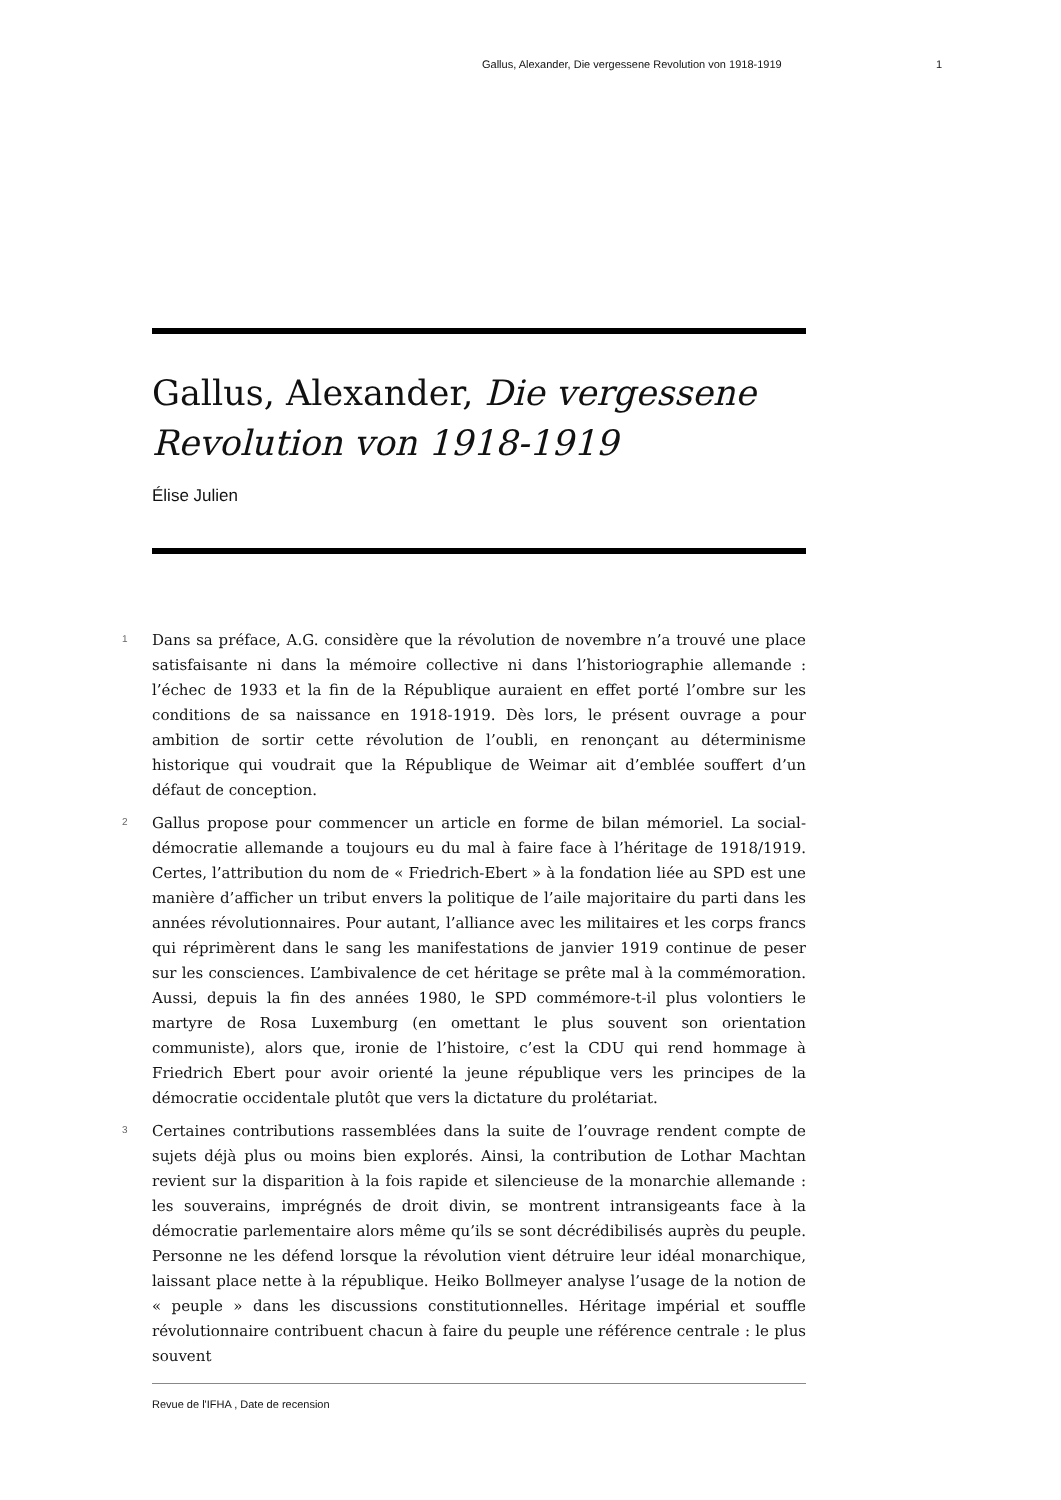Gallus, Alexander, Die vergessene Revolution von 1918-1919 1
Gallus, Alexander, Die vergessene Revolution von 1918-1919
Élise Julien
1
Dans sa préface, A.G. considère que la révolution de novembre n’a trouvé une place satisfaisante ni dans la mémoire collective ni dans l’historiographie allemande : l’échec de 1933 et la fin de la République auraient en effet porté l’ombre sur les conditions de sa naissance en 1918-1919. Dès lors, le présent ouvrage a pour ambition de sortir cette révolution de l’oubli, en renonçant au déterminisme historique qui voudrait que la République de Weimar ait d’emblée souffert d’un défaut de conception.
2
Gallus propose pour commencer un article en forme de bilan mémoriel. La social-démocratie allemande a toujours eu du mal à faire face à l’héritage de 1918/1919. Certes, l’attribution du nom de « Friedrich-Ebert » à la fondation liée au SPD est une manière d’afficher un tribut envers la politique de l’aile majoritaire du parti dans les années révolutionnaires. Pour autant, l’alliance avec les militaires et les corps francs qui réprimèrent dans le sang les manifestations de janvier 1919 continue de peser sur les consciences. L’ambivalence de cet héritage se prête mal à la commémoration. Aussi, depuis la fin des années 1980, le SPD commémore-t-il plus volontiers le martyre de Rosa Luxemburg (en omettant le plus souvent son orientation communiste), alors que, ironie de l’histoire, c’est la CDU qui rend hommage à Friedrich Ebert pour avoir orienté la jeune république vers les principes de la démocratie occidentale plutôt que vers la dictature du prolétariat.
3
Certaines contributions rassemblées dans la suite de l’ouvrage rendent compte de sujets déjà plus ou moins bien explorés. Ainsi, la contribution de Lothar Machtan revient sur la disparition à la fois rapide et silencieuse de la monarchie allemande : les souverains, imprégnés de droit divin, se montrent intransigeants face à la démocratie parlementaire alors même qu’ils se sont décrédibilisés auprès du peuple. Personne ne les défend lorsque la révolution vient détruire leur idéal monarchique, laissant place nette à la république. Heiko Bollmeyer analyse l’usage de la notion de « peuple » dans les discussions constitutionnelles. Héritage impérial et souffle révolutionnaire contribuent chacun à faire du peuple une référence centrale : le plus souvent
Revue de l'IFHA , Date de recension